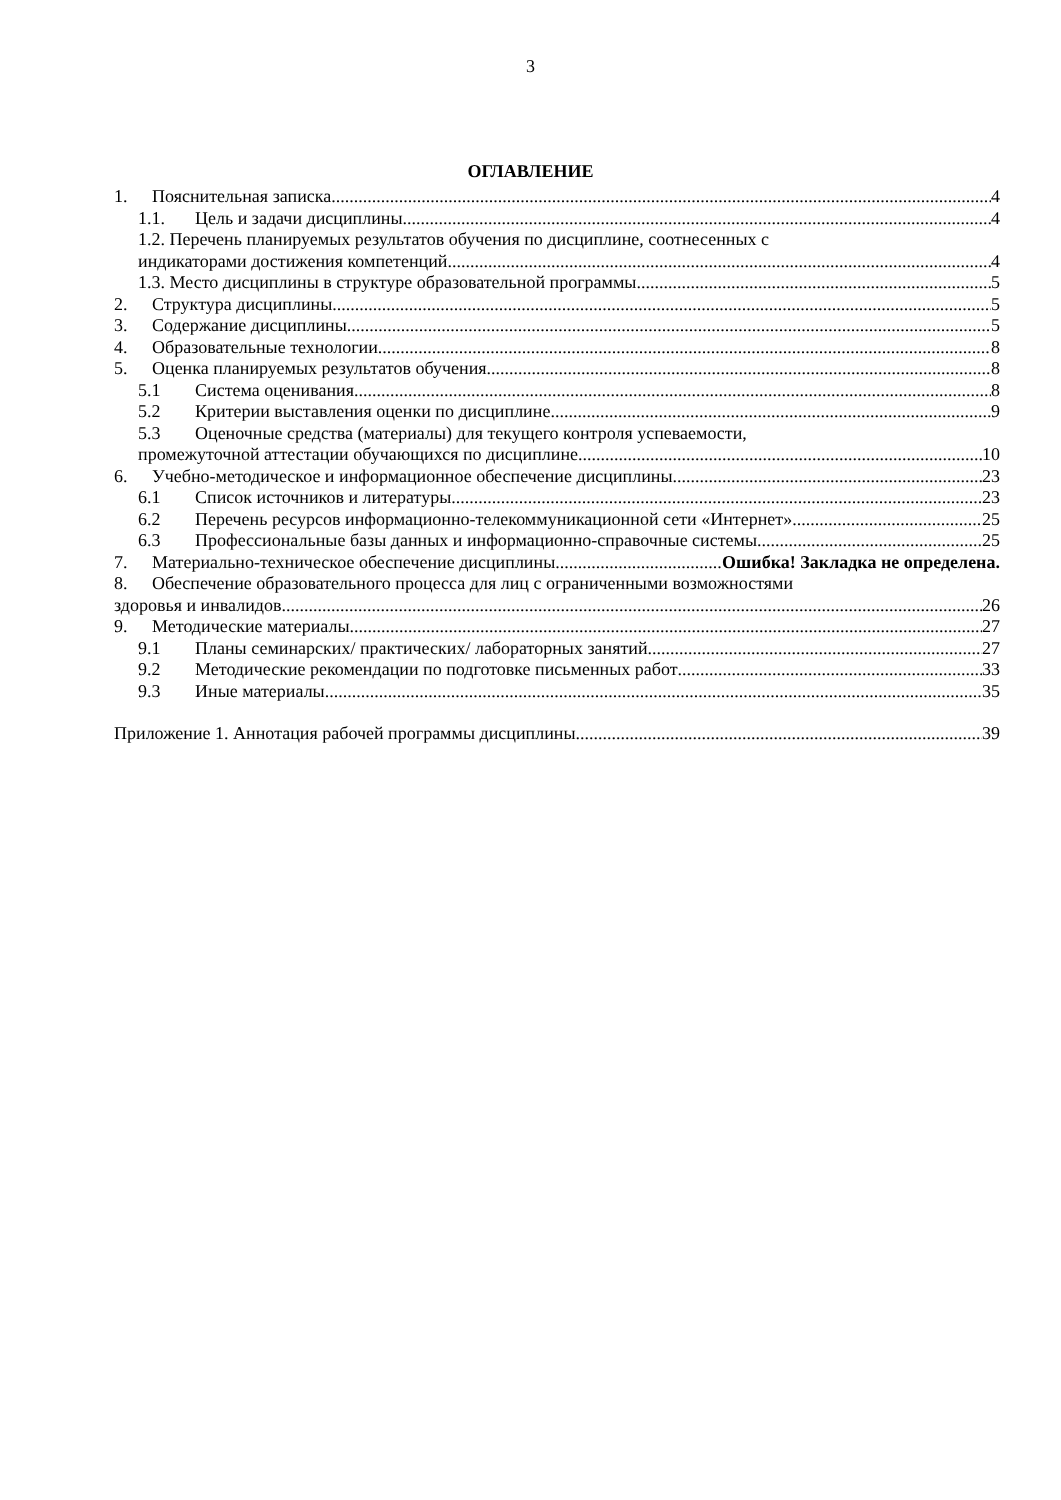3
ОГЛАВЛЕНИЕ
1. Пояснительная записка 4
1.1. Цель и задачи дисциплины 4
1.2. Перечень планируемых результатов обучения по дисциплине, соотнесенных с
индикаторами достижения компетенций 4
1.3. Место дисциплины в структуре образовательной программы 5
2. Структура дисциплины 5
3. Содержание дисциплины 5
4. Образовательные технологии 8
5. Оценка планируемых результатов обучения 8
5.1 Система оценивания 8
5.2 Критерии выставления оценки по дисциплине 9
5.3 Оценочные средства (материалы) для текущего контроля успеваемости,
промежуточной аттестации обучающихся по дисциплине 10
6. Учебно-методическое и информационное обеспечение дисциплины 23
6.1 Список источников и литературы 23
6.2 Перечень ресурсов информационно-телекоммуникационной сети «Интернет». 25
6.3 Профессиональные базы данных и информационно-справочные системы 25
7. Материально-техническое обеспечение дисциплины Ошибка! Закладка не определена.
8. Обеспечение образовательного процесса для лиц с ограниченными возможностями
здоровья и инвалидов 26
9. Методические материалы 27
9.1 Планы семинарских/ практических/ лабораторных занятий 27
9.2 Методические рекомендации по подготовке письменных работ 33
9.3 Иные материалы 35
Приложение 1. Аннотация рабочей программы дисциплины 39